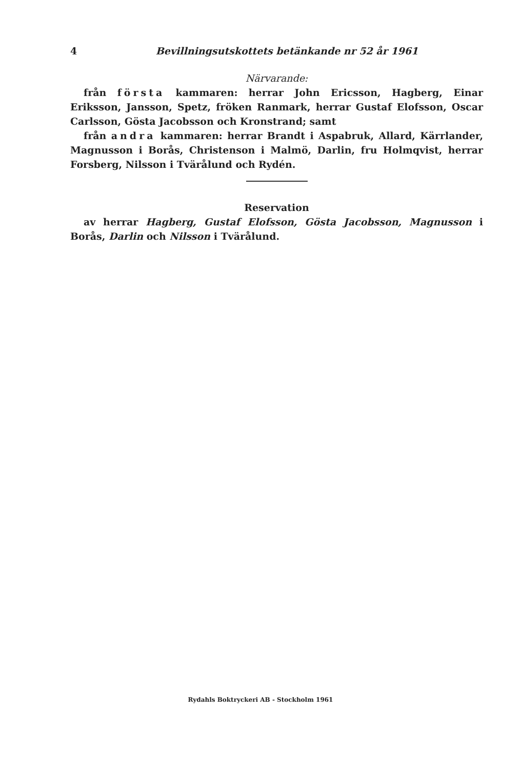4 Bevillningsutskottets betänkande nr 52 år 1961
Närvarande:
från första kammaren: herrar John Ericsson, Hagberg, Einar Eriksson, Jansson, Spetz, fröken Ranmark, herrar Gustaf Elofsson, Oscar Carlsson, Gösta Jacobsson och Kronstrand; samt
från andra kammaren: herrar Brandt i Aspabruk, Allard, Kärrlander, Magnusson i Borås, Christenson i Malmö, Darlin, fru Holmqvist, herrar Forsberg, Nilsson i Tvärålund och Rydén.
Reservation
av herrar Hagberg, Gustaf Elofsson, Gösta Jacobsson, Magnusson i Borås, Darlin och Nilsson i Tvärålund.
Rydahls Boktryckeri AB - Stockholm 1961